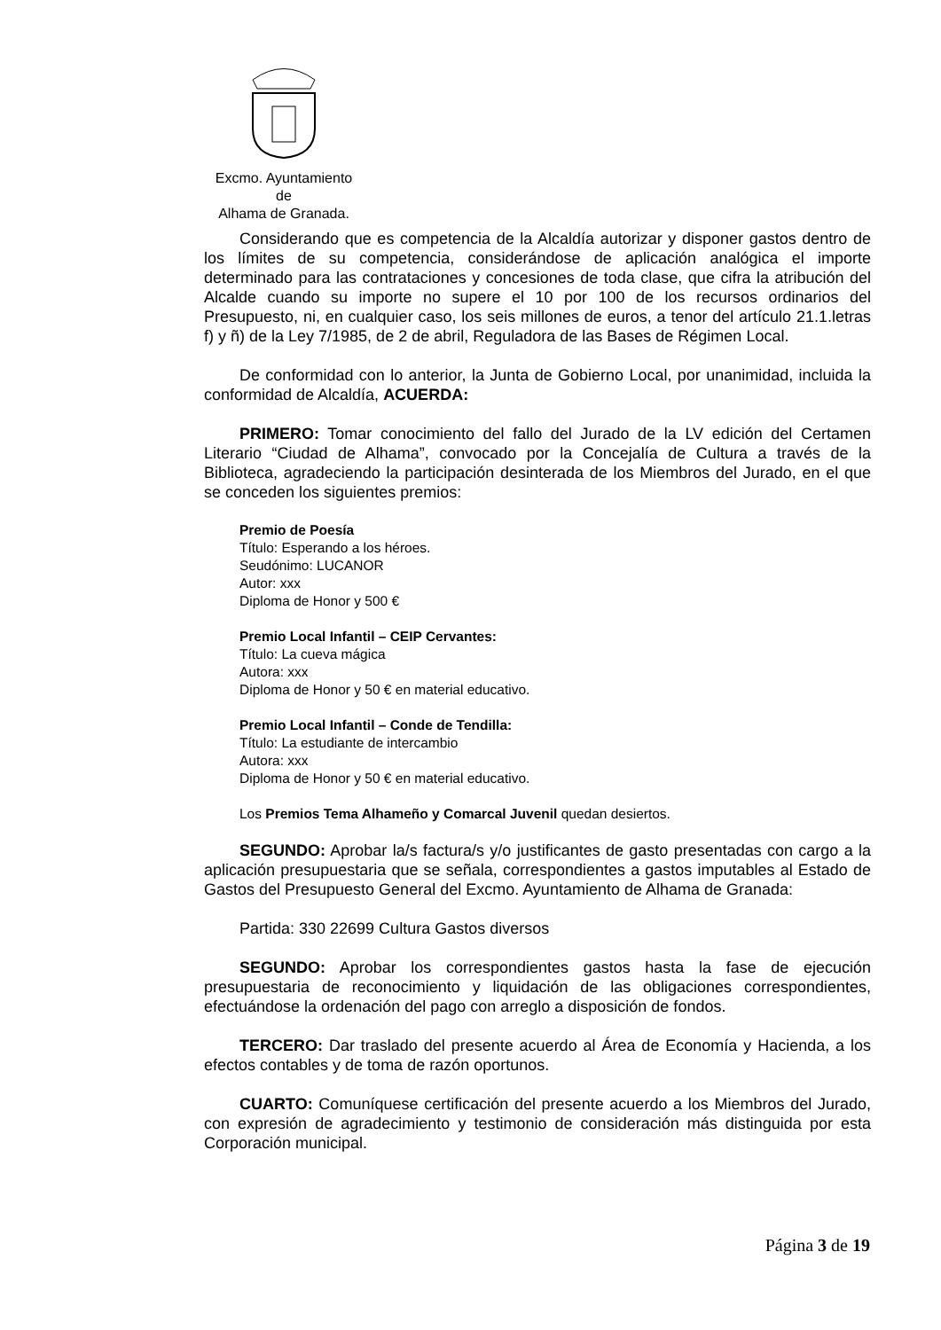Excmo. Ayuntamiento
de
Alhama de Granada.
Considerando que es competencia de la Alcaldía autorizar y disponer gastos dentro de los límites de su competencia, considerándose de aplicación analógica el importe determinado para las contrataciones y concesiones de toda clase, que cifra la atribución del Alcalde cuando su importe no supere el 10 por 100 de los recursos ordinarios del Presupuesto, ni, en cualquier caso, los seis millones de euros, a tenor del artículo 21.1.letras f) y ñ) de la Ley 7/1985, de 2 de abril, Reguladora de las Bases de Régimen Local.
De conformidad con lo anterior, la Junta de Gobierno Local, por unanimidad, incluida la conformidad de Alcaldía, ACUERDA:
PRIMERO: Tomar conocimiento del fallo del Jurado de la LV edición del Certamen Literario “Ciudad de Alhama”, convocado por la Concejalía de Cultura a través de la Biblioteca, agradeciendo la participación desinterada de los Miembros del Jurado, en el que se conceden los siguientes premios:
Premio de Poesía
Título: Esperando a los héroes.
Seudónimo: LUCANOR
Autor: xxx
Diploma de Honor y 500 €
Premio Local Infantil – CEIP Cervantes:
Título: La cueva mágica
Autora: xxx
Diploma de Honor y 50 € en material educativo.
Premio Local Infantil – Conde de Tendilla:
Título: La estudiante de intercambio
Autora: xxx
Diploma de Honor y 50 € en material educativo.
Los Premios Tema Alhameño y Comarcal Juvenil quedan desiertos.
SEGUNDO: Aprobar la/s factura/s y/o justificantes de gasto presentadas con cargo a la aplicación presupuestaria que se señala, correspondientes a gastos imputables al Estado de Gastos del Presupuesto General del Excmo. Ayuntamiento de Alhama de Granada:
Partida: 330 22699 Cultura Gastos diversos
SEGUNDO: Aprobar los correspondientes gastos hasta la fase de ejecución presupuestaria de reconocimiento y liquidación de las obligaciones correspondientes, efectuándose la ordenación del pago con arreglo a disposición de fondos.
TERCERO: Dar traslado del presente acuerdo al Área de Economía y Hacienda, a los efectos contables y de toma de razón oportunos.
CUARTO: Comuníquese certificación del presente acuerdo a los Miembros del Jurado, con expresión de agradecimiento y testimonio de consideración más distinguida por esta Corporación municipal.
Página 3 de 19